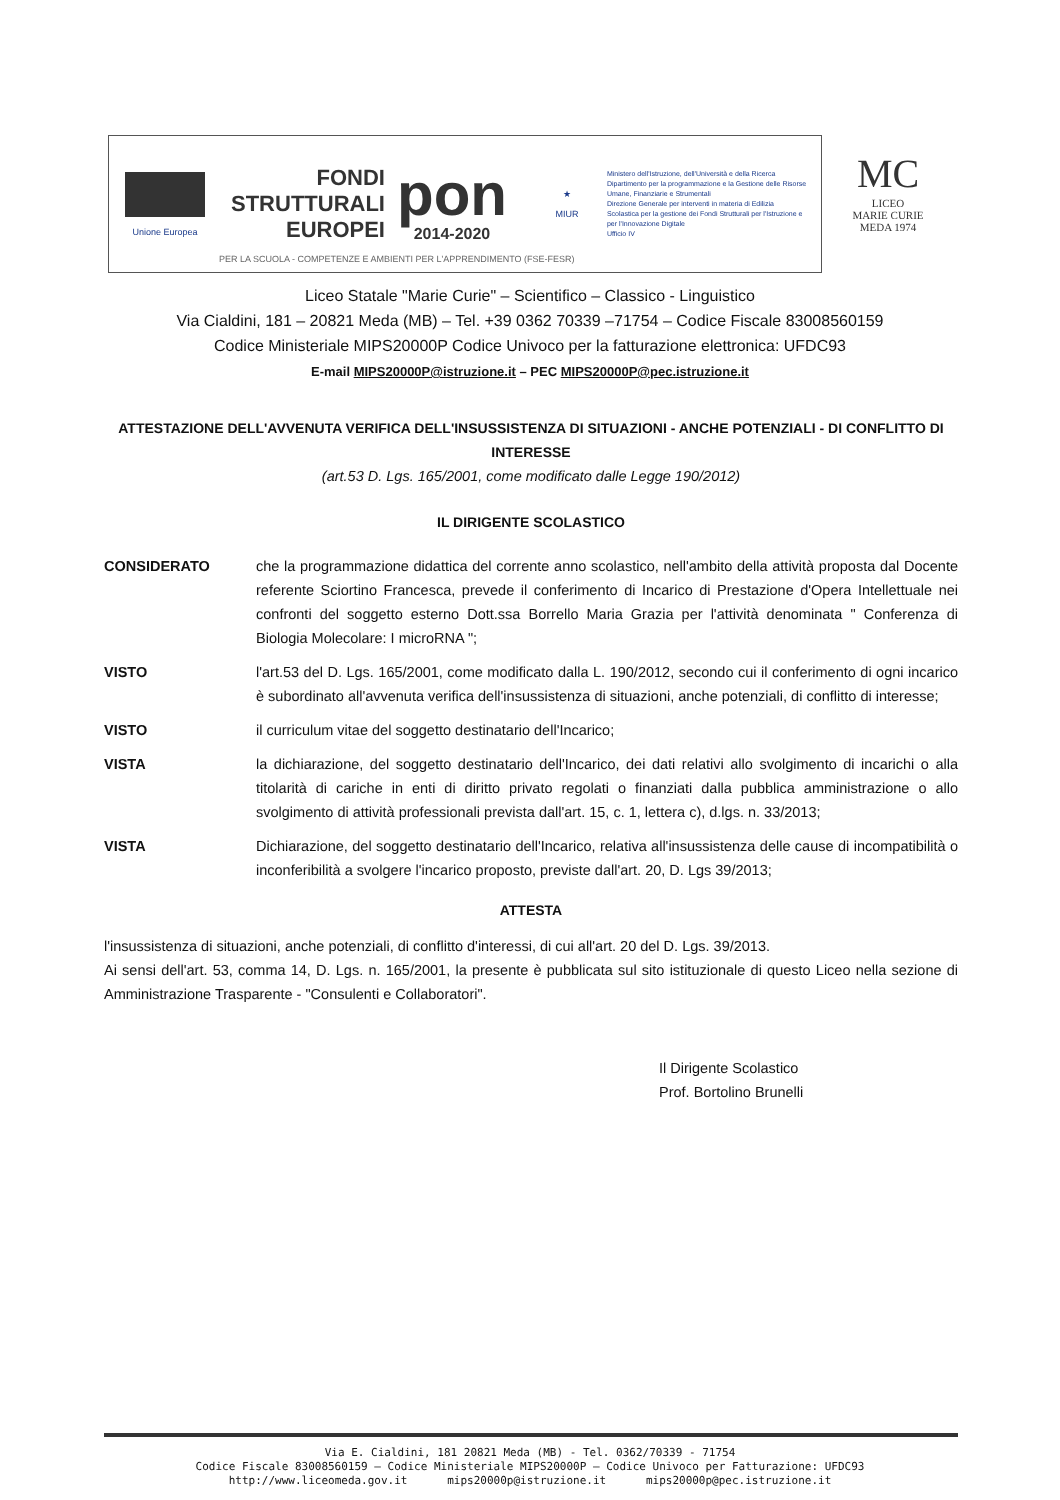Unione Europea
FONDI
STRUTTURALI
EUROPEI
pon
2014-2020
★
MIUR
Ministero dell'Istruzione, dell'Università e della Ricerca
Dipartimento per la programmazione e la Gestione delle Risorse Umane, Finanziarie e Strumentali
Direzione Generale per interventi in materia di Edilizia Scolastica per la gestione dei Fondi Strutturali per l'Istruzione e per l'Innovazione Digitale
Ufficio IV
PER LA SCUOLA - COMPETENZE E AMBIENTI PER L'APPRENDIMENTO (FSE-FESR)
MC
LICEO
MARIE CURIE
MEDA 1974
Liceo Statale "Marie Curie" – Scientifico – Classico - Linguistico
Via Cialdini, 181 – 20821 Meda (MB) – Tel. +39 0362 70339 –71754 – Codice Fiscale 83008560159
Codice Ministeriale MIPS20000P Codice Univoco per la fatturazione elettronica: UFDC93
E-mail MIPS20000P@istruzione.it – PEC MIPS20000P@pec.istruzione.it
ATTESTAZIONE DELL'AVVENUTA VERIFICA DELL'INSUSSISTENZA DI SITUAZIONI - ANCHE POTENZIALI - DI CONFLITTO DI INTERESSE
(art.53 D. Lgs. 165/2001, come modificato dalle Legge 190/2012)
IL DIRIGENTE SCOLASTICO
CONSIDERATO che la programmazione didattica del corrente anno scolastico, nell'ambito della attività proposta dal Docente referente Sciortino Francesca, prevede il conferimento di Incarico di Prestazione d'Opera Intellettuale nei confronti del soggetto esterno Dott.ssa Borrello Maria Grazia per l'attività denominata " Conferenza di Biologia Molecolare: I microRNA ";
VISTO l'art.53 del D. Lgs. 165/2001, come modificato dalla L. 190/2012, secondo cui il conferimento di ogni incarico è subordinato all'avvenuta verifica dell'insussistenza di situazioni, anche potenziali, di conflitto di interesse;
VISTO il curriculum vitae del soggetto destinatario dell'Incarico;
VISTA la dichiarazione, del soggetto destinatario dell'Incarico, dei dati relativi allo svolgimento di incarichi o alla titolarità di cariche in enti di diritto privato regolati o finanziati dalla pubblica amministrazione o allo svolgimento di attività professionali prevista dall'art. 15, c. 1, lettera c), d.lgs. n. 33/2013;
VISTA Dichiarazione, del soggetto destinatario dell'Incarico, relativa all'insussistenza delle cause di incompatibilità o inconferibilità a svolgere l'incarico proposto, previste dall'art. 20, D. Lgs 39/2013;
ATTESTA
l'insussistenza di situazioni, anche potenziali, di conflitto d'interessi, di cui all'art. 20 del D. Lgs. 39/2013.
Ai sensi dell'art. 53, comma 14, D. Lgs. n. 165/2001, la presente è pubblicata sul sito istituzionale di questo Liceo nella sezione di Amministrazione Trasparente - "Consulenti e Collaboratori".
Il Dirigente Scolastico
Prof. Bortolino Brunelli
Via E. Cialdini, 181 20821 Meda (MB) - Tel. 0362/70339 - 71754
Codice Fiscale 83008560159 – Codice Ministeriale MIPS20000P – Codice Univoco per Fatturazione: UFDC93
http://www.liceomeda.gov.it mips20000p@istruzione.it mips20000p@pec.istruzione.it